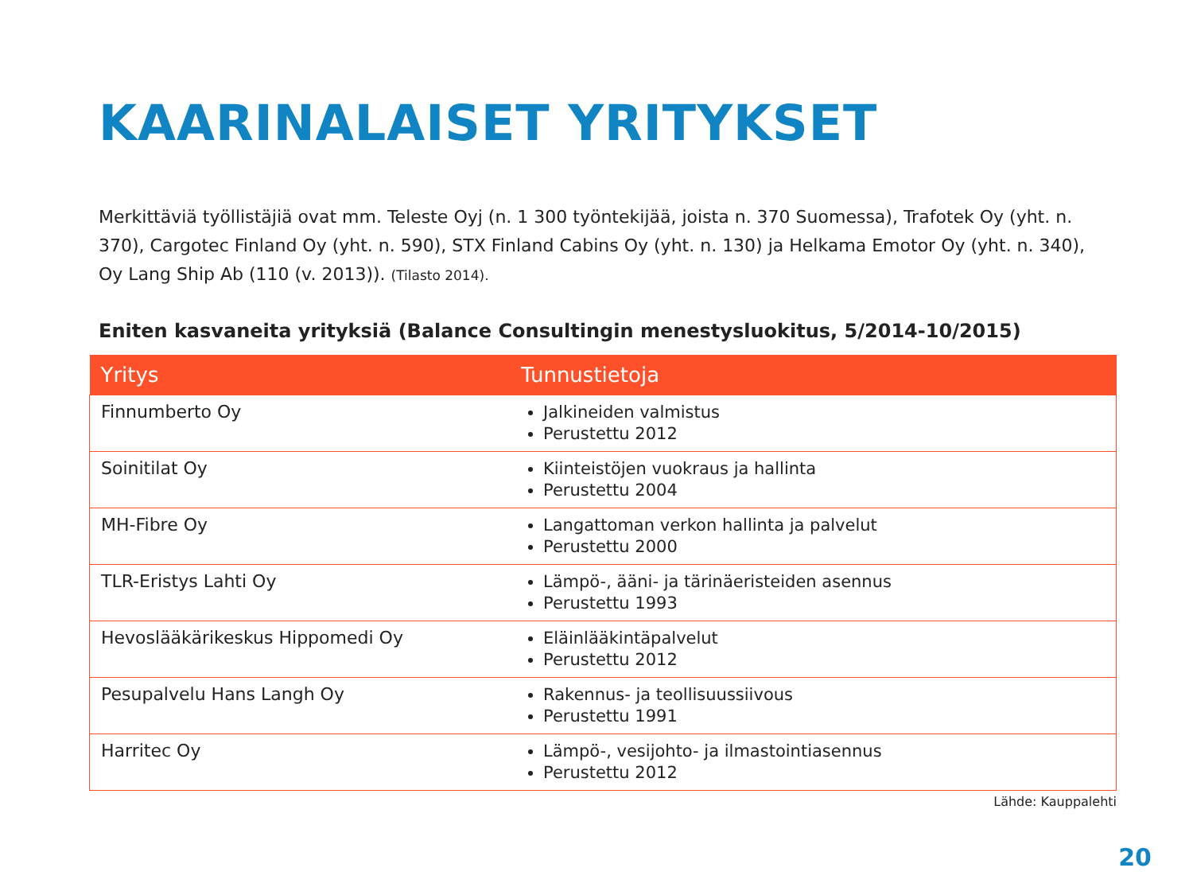KAARINALAISET YRITYKSET
Merkittäviä työllistäjiä ovat mm. Teleste Oyj (n. 1 300 työntekijää, joista n. 370 Suomessa), Trafotek Oy (yht. n. 370), Cargotec Finland Oy (yht. n. 590), STX Finland Cabins Oy (yht. n. 130) ja Helkama Emotor Oy (yht. n. 340), Oy Lang Ship Ab (110 (v. 2013)). (Tilasto 2014).
Eniten kasvaneita yrityksiä (Balance Consultingin menestysluokitus, 5/2014-10/2015)
| Yritys | Tunnustietoja |
| --- | --- |
| Finnumberto Oy | Jalkineiden valmistus Perustettu 2012 |
| Soinitilat Oy | Kiinteistöjen vuokraus ja hallinta Perustettu 2004 |
| MH-Fibre Oy | Langattoman verkon hallinta ja palvelut Perustettu 2000 |
| TLR-Eristys Lahti Oy | Lämpö-, ääni- ja tärinäeristeiden asennus Perustettu 1993 |
| Hevoslääkärikeskus Hippomedi Oy | Eläinlääkintäpalvelut Perustettu 2012 |
| Pesupalvelu Hans Langh Oy | Rakennus- ja teollisuussiivous Perustettu 1991 |
| Harritec Oy | Lämpö-, vesijohto- ja ilmastointiasennus Perustettu 2012 |
Lähde: Kauppalehti
20